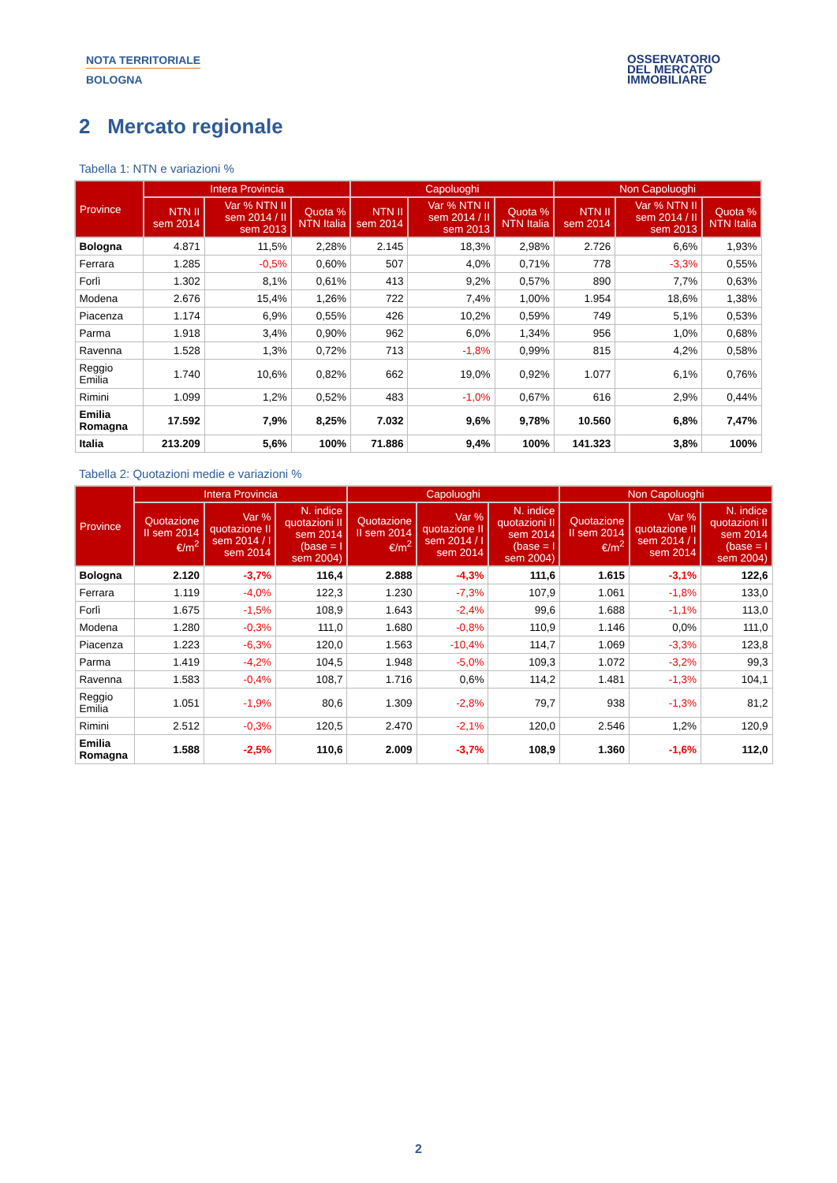NOTA TERRITORIALE
BOLOGNA
OSSERVATORIO
DEL MERCATO
IMMOBILIARE
2 Mercato regionale
Tabella 1: NTN e variazioni %
| Province | Intera Provincia | | | Capoluoghi | | | Non Capoluoghi | | |
| --- | --- | --- | --- | --- | --- | --- | --- | --- | --- |
| | NTN II sem 2014 | Var % NTN II sem 2014 / II sem 2013 | Quota % NTN Italia | NTN II sem 2014 | Var % NTN II sem 2014 / II sem 2013 | Quota % NTN Italia | NTN II sem 2014 | Var % NTN II sem 2014 / II sem 2013 | Quota % NTN Italia |
| Bologna | 4.871 | 11,5% | 2,28% | 2.145 | 18,3% | 2,98% | 2.726 | 6,6% | 1,93% |
| Ferrara | 1.285 | -0,5% | 0,60% | 507 | 4,0% | 0,71% | 778 | -3,3% | 0,55% |
| Forlì | 1.302 | 8,1% | 0,61% | 413 | 9,2% | 0,57% | 890 | 7,7% | 0,63% |
| Modena | 2.676 | 15,4% | 1,26% | 722 | 7,4% | 1,00% | 1.954 | 18,6% | 1,38% |
| Piacenza | 1.174 | 6,9% | 0,55% | 426 | 10,2% | 0,59% | 749 | 5,1% | 0,53% |
| Parma | 1.918 | 3,4% | 0,90% | 962 | 6,0% | 1,34% | 956 | 1,0% | 0,68% |
| Ravenna | 1.528 | 1,3% | 0,72% | 713 | -1,8% | 0,99% | 815 | 4,2% | 0,58% |
| Reggio Emilia | 1.740 | 10,6% | 0,82% | 662 | 19,0% | 0,92% | 1.077 | 6,1% | 0,76% |
| Rimini | 1.099 | 1,2% | 0,52% | 483 | -1,0% | 0,67% | 616 | 2,9% | 0,44% |
| Emilia Romagna | 17.592 | 7,9% | 8,25% | 7.032 | 9,6% | 9,78% | 10.560 | 6,8% | 7,47% |
| Italia | 213.209 | 5,6% | 100% | 71.886 | 9,4% | 100% | 141.323 | 3,8% | 100% |
Tabella 2: Quotazioni medie e variazioni %
| Province | Intera Provincia | | | Capoluoghi | | | Non Capoluoghi | | |
| --- | --- | --- | --- | --- | --- | --- | --- | --- | --- |
| | Quotazione II sem 2014 €/m<sup>2</sup> | Var % quotazione II sem 2014 / I sem 2014 | N. indice quotazioni II sem 2014 (base = I sem 2004) | Quotazione II sem 2014 €/m<sup>2</sup> | Var % quotazione II sem 2014 / I sem 2014 | N. indice quotazioni II sem 2014 (base = I sem 2004) | Quotazione II sem 2014 €/m<sup>2</sup> | Var % quotazione II sem 2014 / I sem 2014 | N. indice quotazioni II sem 2014 (base = I sem 2004) |
| Bologna | 2.120 | -3,7% | 116,4 | 2.888 | -4,3% | 111,6 | 1.615 | -3,1% | 122,6 |
| Ferrara | 1.119 | -4,0% | 122,3 | 1.230 | -7,3% | 107,9 | 1.061 | -1,8% | 133,0 |
| Forlì | 1.675 | -1,5% | 108,9 | 1.643 | -2,4% | 99,6 | 1.688 | -1,1% | 113,0 |
| Modena | 1.280 | -0,3% | 111,0 | 1.680 | -0,8% | 110,9 | 1.146 | 0,0% | 111,0 |
| Piacenza | 1.223 | -6,3% | 120,0 | 1.563 | -10,4% | 114,7 | 1.069 | -3,3% | 123,8 |
| Parma | 1.419 | -4,2% | 104,5 | 1.948 | -5,0% | 109,3 | 1.072 | -3,2% | 99,3 |
| Ravenna | 1.583 | -0,4% | 108,7 | 1.716 | 0,6% | 114,2 | 1.481 | -1,3% | 104,1 |
| Reggio Emilia | 1.051 | -1,9% | 80,6 | 1.309 | -2,8% | 79,7 | 938 | -1,3% | 81,2 |
| Rimini | 2.512 | -0,3% | 120,5 | 2.470 | -2,1% | 120,0 | 2.546 | 1,2% | 120,9 |
| Emilia Romagna | 1.588 | -2,5% | 110,6 | 2.009 | -3,7% | 108,9 | 1.360 | -1,6% | 112,0 |
2